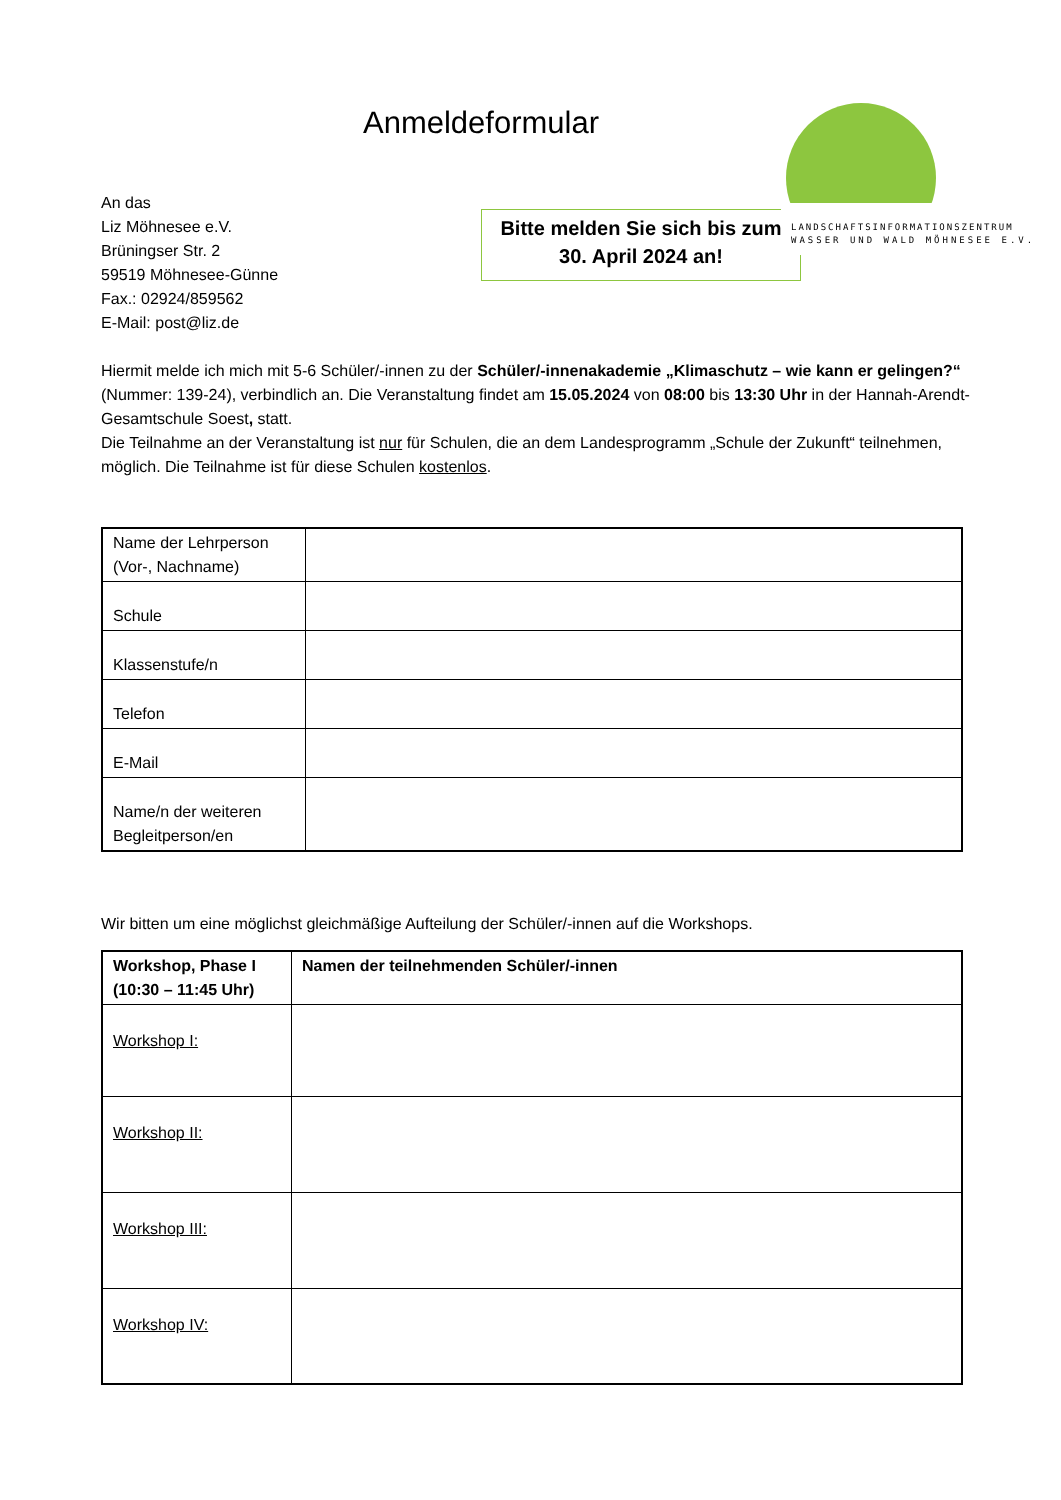Anmeldeformular
LANDSCHAFTSINFORMATIONSZENTRUM
WASSER UND WALD MÖHNESEE E.V.
An das
Liz Möhnesee e.V.
Brüningser Str. 2
59519 Möhnesee-Günne
Fax.: 02924/859562
E-Mail: post@liz.de
Bitte melden Sie sich bis zum
30. April 2024 an!
Hiermit melde ich mich mit 5-6 Schüler/-innen zu der Schüler/-innenakademie „Klimaschutz – wie kann er gelingen?“ (Nummer: 139-24), verbindlich an. Die Veranstaltung findet am 15.05.2024 von 08:00 bis 13:30 Uhr in der Hannah-Arendt-Gesamtschule Soest, statt.
Die Teilnahme an der Veranstaltung ist nur für Schulen, die an dem Landesprogramm „Schule der Zukunft“ teilnehmen, möglich. Die Teilnahme ist für diese Schulen kostenlos.
| Name der Lehrperson (Vor-, Nachname) | |
| Schule | |
| Klassenstufe/n | |
| Telefon | |
| E-Mail | |
| Name/n der weiteren Begleitperson/en | |
Wir bitten um eine möglichst gleichmäßige Aufteilung der Schüler/-innen auf die Workshops.
| Workshop, Phase I (10:30 – 11:45 Uhr) | Namen der teilnehmenden Schüler/-innen |
| Workshop I: | |
| Workshop II: | |
| Workshop III: | |
| Workshop IV: | |